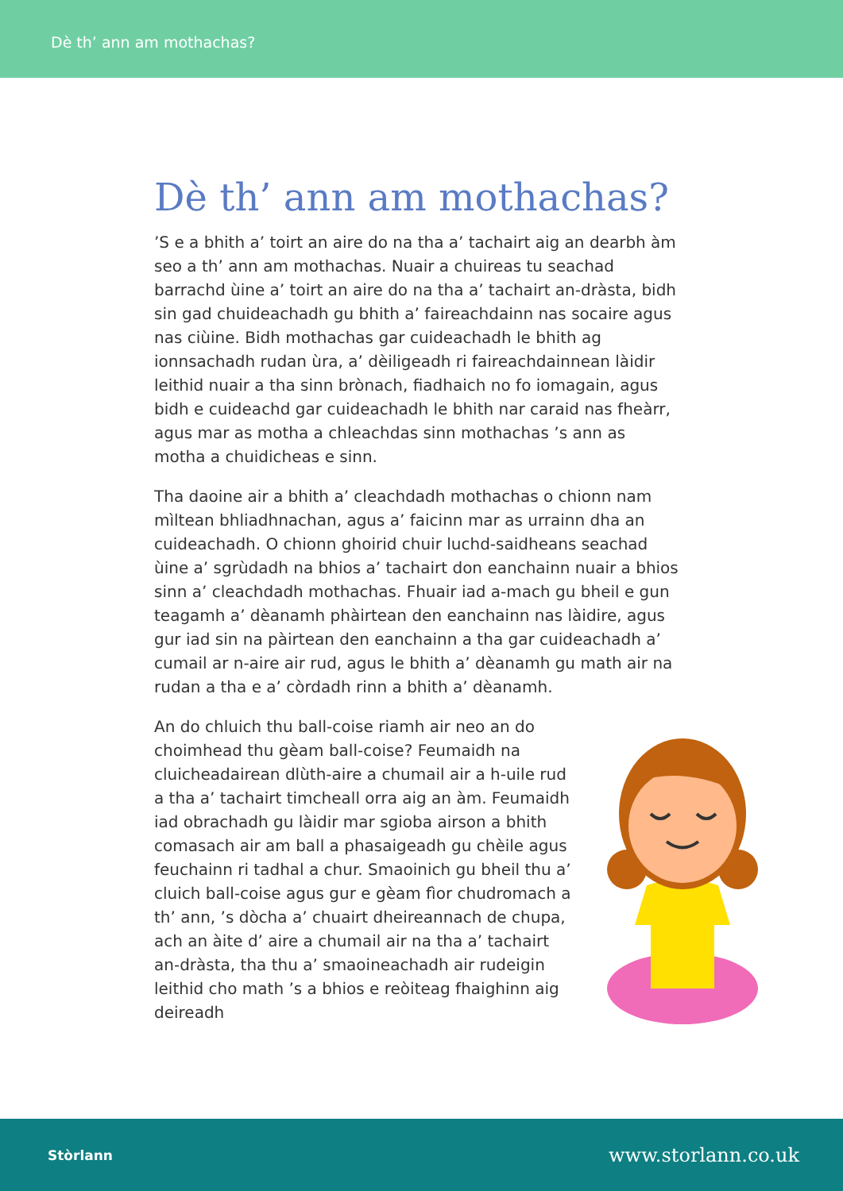Dè th’ ann am mothachas?
Dè th’ ann am mothachas?
’S e a bhith a’ toirt an aire do na tha a’ tachairt aig an dearbh àm seo a th’ ann am mothachas. Nuair a chuireas tu seachad barrachd ùine a’ toirt an aire do na tha a’ tachairt an-dràsta, bidh sin gad chuideachadh gu bhith a’ faireachdainn nas socaire agus nas ciùine. Bidh mothachas gar cuideachadh le bhith ag ionnsachadh rudan ùra, a’ dèiligeadh ri faireachdainnean làidir leithid nuair a tha sinn brònach, fiadhaich no fo iomagain, agus bidh e cuideachd gar cuideachadh le bhith nar caraid nas fheàrr, agus mar as motha a chleachdas sinn mothachas ’s ann as motha a chuidicheas e sinn.
Tha daoine air a bhith a’ cleachdadh mothachas o chionn nam mìltean bhliadhnachan, agus a’ faicinn mar as urrainn dha an cuideachadh. O chionn ghoirid chuir luchd-saidheans seachad ùine a’ sgrùdadh na bhios a’ tachairt don eanchainn nuair a bhios sinn a’ cleachdadh mothachas. Fhuair iad a-mach gu bheil e gun teagamh a’ dèanamh phàirtean den eanchainn nas làidire, agus gur iad sin na pàirtean den eanchainn a tha gar cuideachadh a’ cumail ar n-aire air rud, agus le bhith a’ dèanamh gu math air na rudan a tha e a’ còrdadh rinn a bhith a’ dèanamh.
An do chluich thu ball-coise riamh air neo an do choimhead thu gèam ball-coise? Feumaidh na cluicheadairean dlùth-aire a chumail air a h-uile rud a tha a’ tachairt timcheall orra aig an àm. Feumaidh iad obrachadh gu làidir mar sgioba airson a bhith comasach air am ball a phasaigeadh gu chèile agus feuchainn ri tadhal a chur. Smaoinich gu bheil thu a’ cluich ball-coise agus gur e gèam fìor chudromach a th’ ann, ’s dòcha a’ chuairt dheireannach de chupa, ach an àite d’ aire a chumail air na tha a’ tachairt an-dràsta, tha thu a’ smaoineachadh air rudeigin leithid cho math ’s a bhios e reòiteag fhaighinn aig deireadh
Stòrlann www.storlann.co.uk